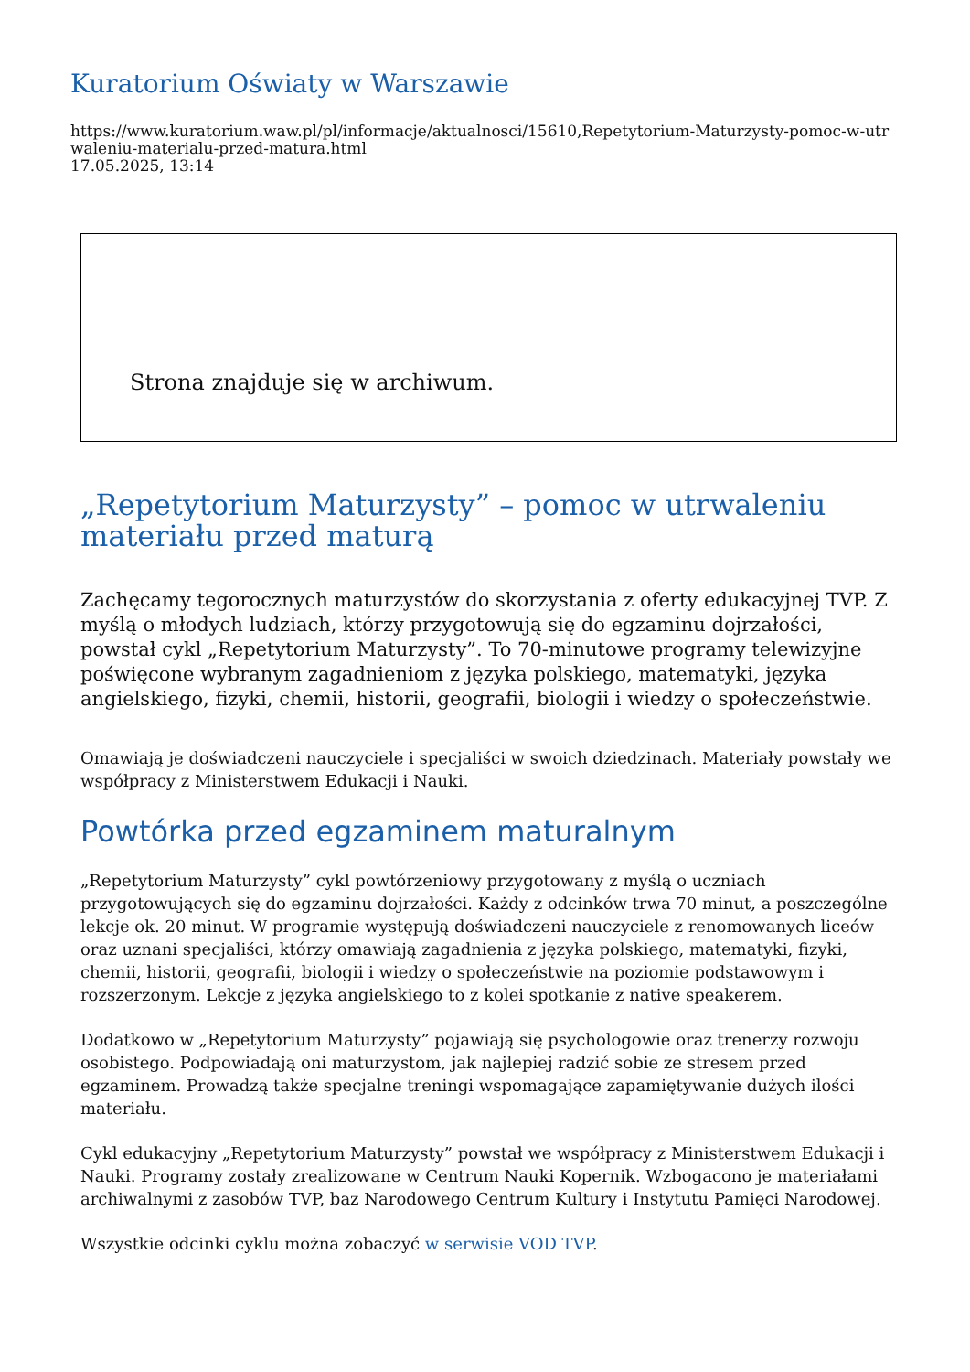Kuratorium Oświaty w Warszawie
https://www.kuratorium.waw.pl/pl/informacje/aktualnosci/15610,Repetytorium-Maturzysty-pomoc-w-utrwaleniu-materialu-przed-matura.html
17.05.2025, 13:14
Strona znajduje się w archiwum.
„Repetytorium Maturzysty” – pomoc w utrwaleniu materiału przed maturą
Zachęcamy tegorocznych maturzystów do skorzystania z oferty edukacyjnej TVP. Z myślą o młodych ludziach, którzy przygotowują się do egzaminu dojrzałości, powstał cykl „Repetytorium Maturzysty”. To 70-minutowe programy telewizyjne poświęcone wybranym zagadnieniom z języka polskiego, matematyki, języka angielskiego, fizyki, chemii, historii, geografii, biologii i wiedzy o społeczeństwie.
Omawiają je doświadczeni nauczyciele i specjaliści w swoich dziedzinach. Materiały powstały we współpracy z Ministerstwem Edukacji i Nauki.
Powtórka przed egzaminem maturalnym
„Repetytorium Maturzysty” cykl powtórzeniowy przygotowany z myślą o uczniach przygotowujących się do egzaminu dojrzałości. Każdy z odcinków trwa 70 minut, a poszczególne lekcje ok. 20 minut. W programie występują doświadczeni nauczyciele z renomowanych liceów oraz uznani specjaliści, którzy omawiają zagadnienia z języka polskiego, matematyki, fizyki, chemii, historii, geografii, biologii i wiedzy o społeczeństwie na poziomie podstawowym i rozszerzonym. Lekcje z języka angielskiego to z kolei spotkanie z native speakerem.
Dodatkowo w „Repetytorium Maturzysty” pojawiają się psychologowie oraz trenerzy rozwoju osobistego. Podpowiadają oni maturzystom, jak najlepiej radzić sobie ze stresem przed egzaminem. Prowadzą także specjalne treningi wspomagające zapamiętywanie dużych ilości materiału.
Cykl edukacyjny „Repetytorium Maturzysty” powstał we współpracy z Ministerstwem Edukacji i Nauki. Programy zostały zrealizowane w Centrum Nauki Kopernik. Wzbogacono je materiałami archiwalnymi z zasobów TVP, baz Narodowego Centrum Kultury i Instytutu Pamięci Narodowej.
Wszystkie odcinki cyklu można zobaczyć w serwisie VOD TVP.